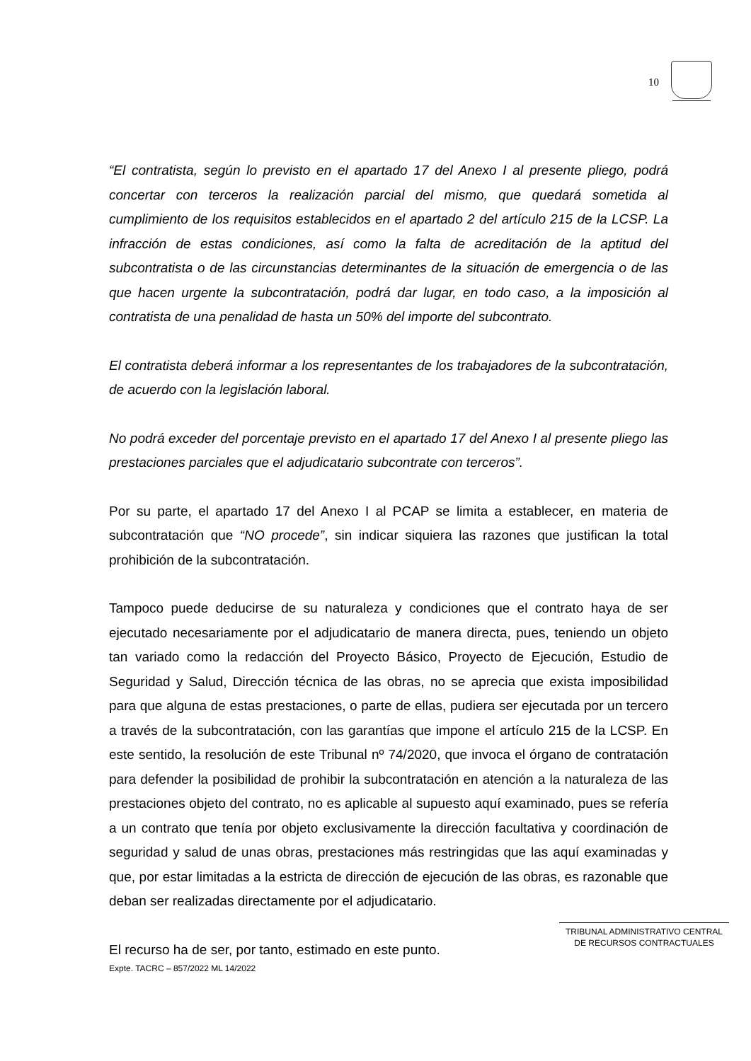10
“El contratista, según lo previsto en el apartado 17 del Anexo I al presente pliego, podrá concertar con terceros la realización parcial del mismo, que quedará sometida al cumplimiento de los requisitos establecidos en el apartado 2 del artículo 215 de la LCSP. La infracción de estas condiciones, así como la falta de acreditación de la aptitud del subcontratista o de las circunstancias determinantes de la situación de emergencia o de las que hacen urgente la subcontratación, podrá dar lugar, en todo caso, a la imposición al contratista de una penalidad de hasta un 50% del importe del subcontrato.
El contratista deberá informar a los representantes de los trabajadores de la subcontratación, de acuerdo con la legislación laboral.
No podrá exceder del porcentaje previsto en el apartado 17 del Anexo I al presente pliego las prestaciones parciales que el adjudicatario subcontrate con terceros”.
Por su parte, el apartado 17 del Anexo I al PCAP se limita a establecer, en materia de subcontratación que “NO procede”, sin indicar siquiera las razones que justifican la total prohibición de la subcontratación.
Tampoco puede deducirse de su naturaleza y condiciones que el contrato haya de ser ejecutado necesariamente por el adjudicatario de manera directa, pues, teniendo un objeto tan variado como la redacción del Proyecto Básico, Proyecto de Ejecución, Estudio de Seguridad y Salud, Dirección técnica de las obras, no se aprecia que exista imposibilidad para que alguna de estas prestaciones, o parte de ellas, pudiera ser ejecutada por un tercero a través de la subcontratación, con las garantías que impone el artículo 215 de la LCSP. En este sentido, la resolución de este Tribunal nº 74/2020, que invoca el órgano de contratación para defender la posibilidad de prohibir la subcontratación en atención a la naturaleza de las prestaciones objeto del contrato, no es aplicable al supuesto aquí examinado, pues se refería a un contrato que tenía por objeto exclusivamente la dirección facultativa y coordinación de seguridad y salud de unas obras, prestaciones más restringidas que las aquí examinadas y que, por estar limitadas a la estricta de dirección de ejecución de las obras, es razonable que deban ser realizadas directamente por el adjudicatario.
El recurso ha de ser, por tanto, estimado en este punto.
TRIBUNAL ADMINISTRATIVO CENTRAL
DE RECURSOS CONTRACTUALES
Expte. TACRC – 857/2022 ML 14/2022